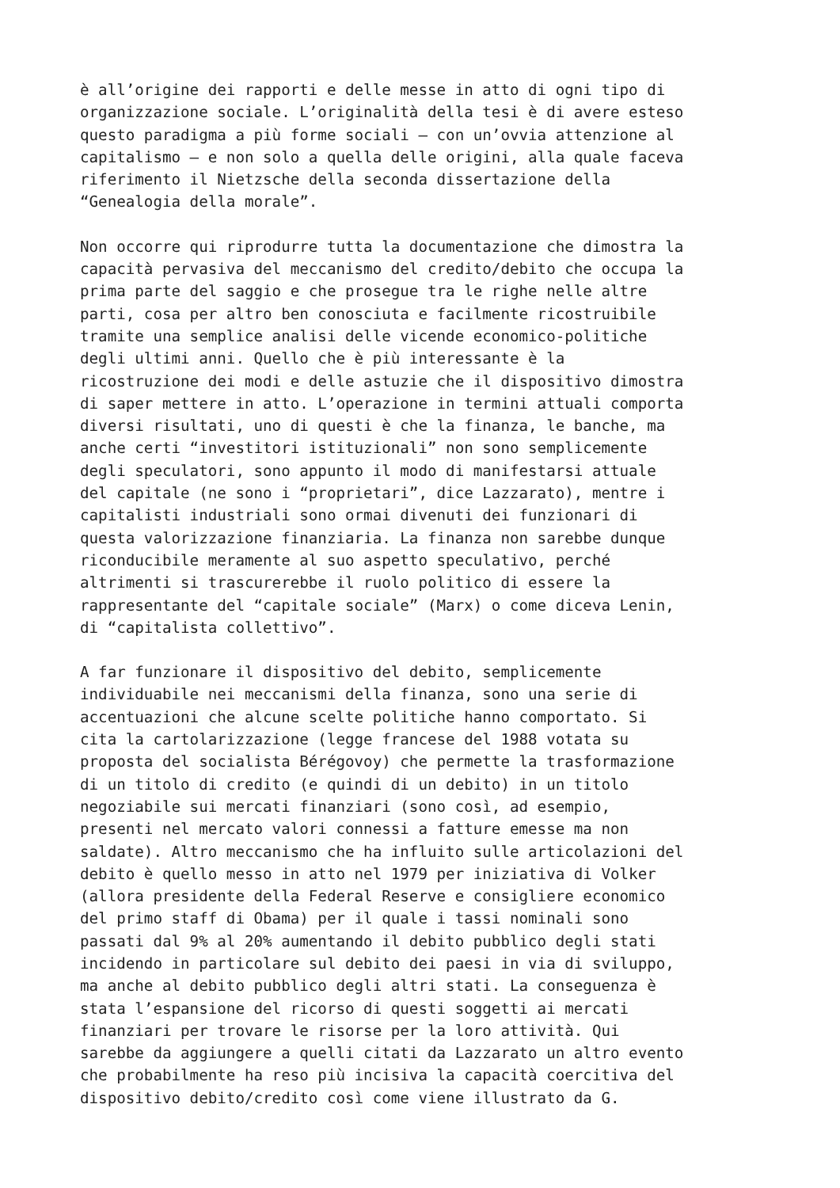è all’origine dei rapporti e delle messe in atto di ogni tipo di organizzazione sociale. L’originalità della tesi è di avere esteso questo paradigma a più forme sociali – con un’ovvia attenzione al capitalismo – e non solo a quella delle origini, alla quale faceva riferimento il Nietzsche della seconda dissertazione della “Genealogia della morale”.
Non occorre qui riprodurre tutta la documentazione che dimostra la capacità pervasiva del meccanismo del credito/debito che occupa la prima parte del saggio e che prosegue tra le righe nelle altre parti, cosa per altro ben conosciuta e facilmente ricostruibile tramite una semplice analisi delle vicende economico-politiche degli ultimi anni. Quello che è più interessante è la ricostruzione dei modi e delle astuzie che il dispositivo dimostra di saper mettere in atto. L’operazione in termini attuali comporta diversi risultati, uno di questi è che la finanza, le banche, ma anche certi “investitori istituzionali” non sono semplicemente degli speculatori, sono appunto il modo di manifestarsi attuale del capitale (ne sono i “proprietari”, dice Lazzarato), mentre i capitalisti industriali sono ormai divenuti dei funzionari di questa valorizzazione finanziaria. La finanza non sarebbe dunque riconducibile meramente al suo aspetto speculativo, perché altrimenti si trascurerebbe il ruolo politico di essere la rappresentante del “capitale sociale” (Marx) o come diceva Lenin, di “capitalista collettivo”.
A far funzionare il dispositivo del debito, semplicemente individuabile nei meccanismi della finanza, sono una serie di accentuazioni che alcune scelte politiche hanno comportato. Si cita la cartolarizzazione (legge francese del 1988 votata su proposta del socialista Bérégovoy) che permette la trasformazione di un titolo di credito (e quindi di un debito) in un titolo negoziabile sui mercati finanziari (sono così, ad esempio, presenti nel mercato valori connessi a fatture emesse ma non saldate). Altro meccanismo che ha influito sulle articolazioni del debito è quello messo in atto nel 1979 per iniziativa di Volker (allora presidente della Federal Reserve e consigliere economico del primo staff di Obama) per il quale i tassi nominali sono passati dal 9% al 20% aumentando il debito pubblico degli stati incidendo in particolare sul debito dei paesi in via di sviluppo, ma anche al debito pubblico degli altri stati. La conseguenza è stata l’espansione del ricorso di questi soggetti ai mercati finanziari per trovare le risorse per la loro attività. Qui sarebbe da aggiungere a quelli citati da Lazzarato un altro evento che probabilmente ha reso più incisiva la capacità coercitiva del dispositivo debito/credito così come viene illustrato da G.